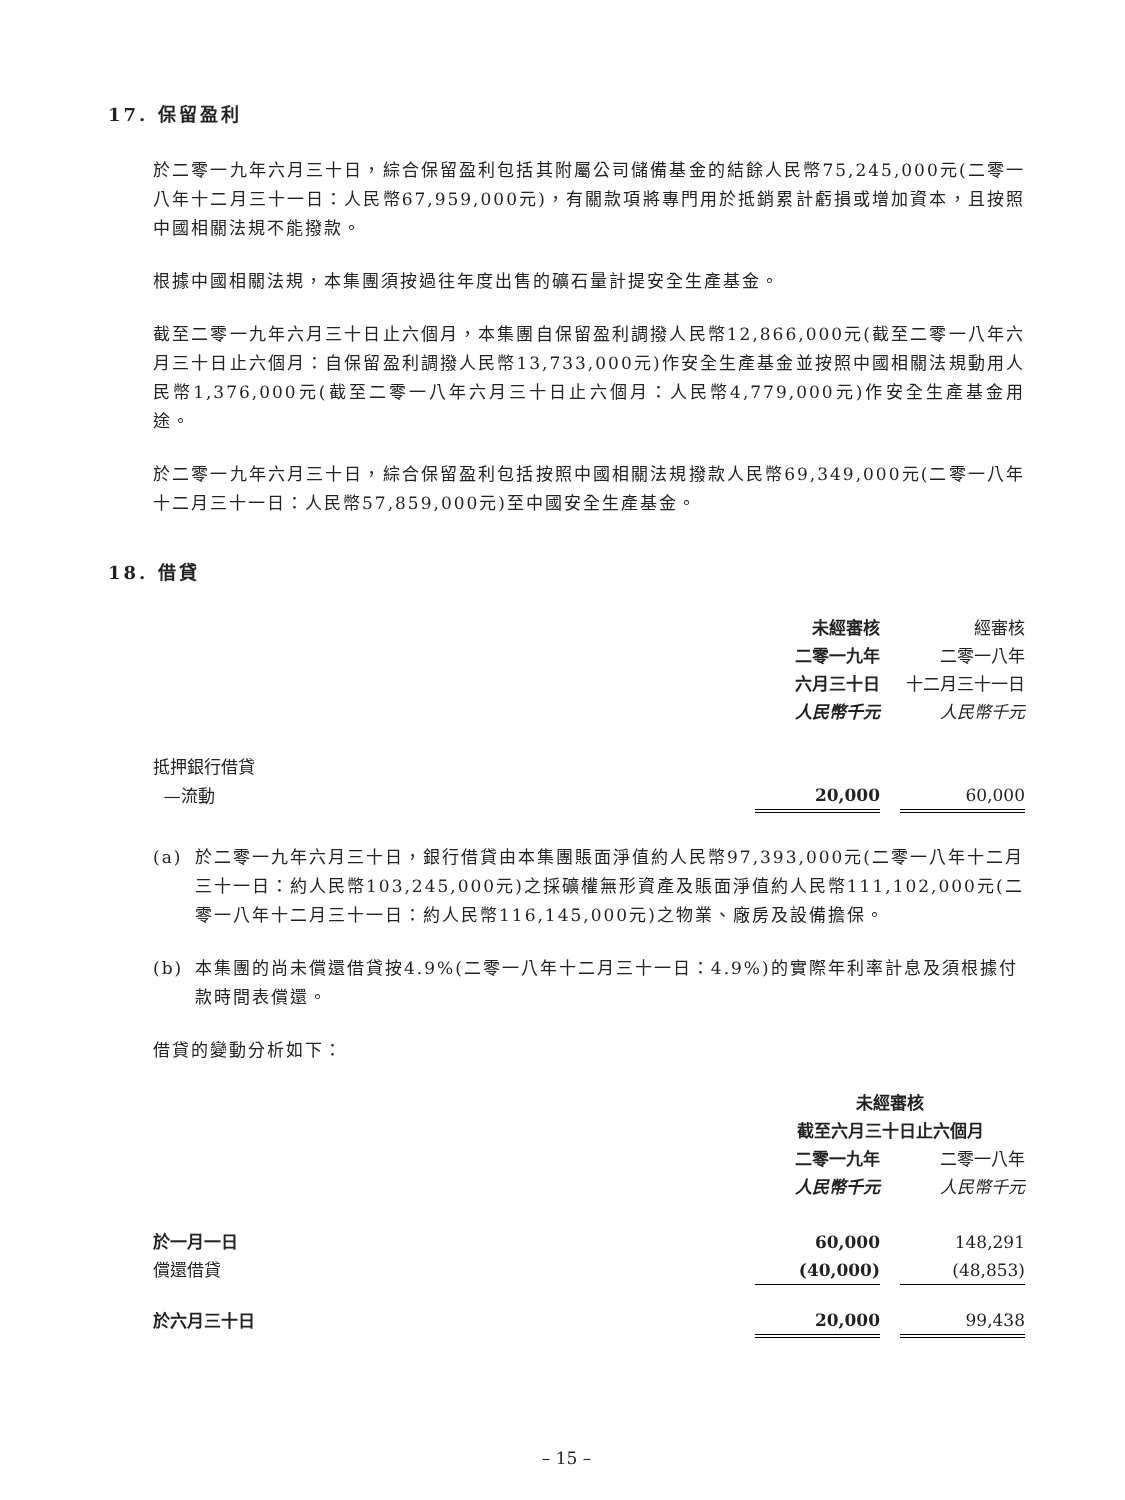17. 保留盈利
於二零一九年六月三十日，綜合保留盈利包括其附屬公司儲備基金的結餘人民幣75,245,000元(二零一八年十二月三十一日：人民幣67,959,000元)，有關款項將專門用於抵銷累計虧損或增加資本，且按照中國相關法規不能撥款。
根據中國相關法規，本集團須按過往年度出售的礦石量計提安全生產基金。
截至二零一九年六月三十日止六個月，本集團自保留盈利調撥人民幣12,866,000元(截至二零一八年六月三十日止六個月：自保留盈利調撥人民幣13,733,000元)作安全生產基金並按照中國相關法規動用人民幣1,376,000元(截至二零一八年六月三十日止六個月：人民幣4,779,000元)作安全生產基金用途。
於二零一九年六月三十日，綜合保留盈利包括按照中國相關法規撥款人民幣69,349,000元(二零一八年十二月三十一日：人民幣57,859,000元)至中國安全生產基金。
18. 借貸
| | 未經審核 | | 經審核 |
| | 二零一九年 | | 二零一八年 |
| | 六月三十日 | | 十二月三十一日 |
| | 人民幣千元 | | 人民幣千元 |
| 抵押銀行借貸 | | | |
| —流動 | 20,000 | | 60,000 |
(a) 於二零一九年六月三十日，銀行借貸由本集團賬面淨值約人民幣97,393,000元(二零一八年十二月三十一日：約人民幣103,245,000元)之採礦權無形資產及賬面淨值約人民幣111,102,000元(二零一八年十二月三十一日：約人民幣116,145,000元)之物業、廠房及設備擔保。
(b) 本集團的尚未償還借貸按4.9%(二零一八年十二月三十一日：4.9%)的實際年利率計息及須根據付款時間表償還。
借貸的變動分析如下：
| | 未經審核 | | |
| | 截至六月三十日止六個月 | | |
| | 二零一九年 | | 二零一八年 |
| | 人民幣千元 | | 人民幣千元 |
| 於一月一日 | 60,000 | | 148,291 |
| 償還借貸 | (40,000) | | (48,853) |
| 於六月三十日 | 20,000 | | 99,438 |
– 15 –